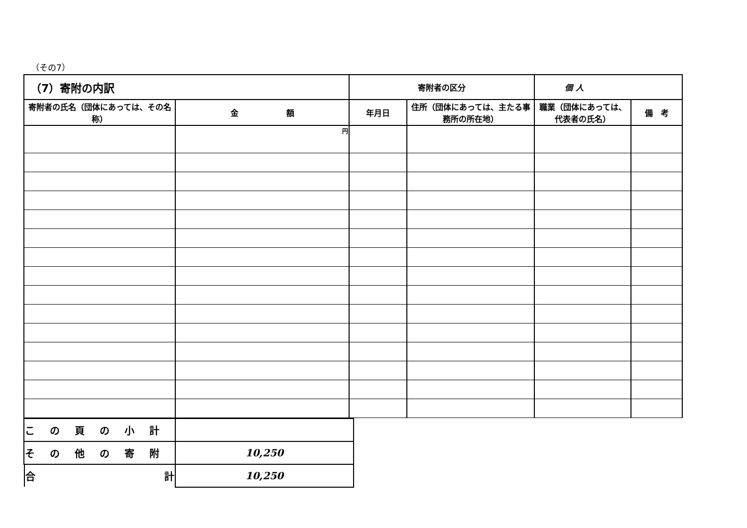（その7）
| （7）寄附の内訳 | | 寄附者の区分 | | 個 人 | |
| --- | --- | --- | --- | --- | --- |
| 寄附者の氏名（団体にあっては、その名称） | 金 額 | 年月日 | 住所（団体にあっては、主たる事務所の所在地） | 職業（団体にあっては、代表者の氏名） | 備 考 |
| | 円 | | | | |
| この頁の小計 | |
| その他の寄附 | 10,250 |
| 合 計 | 10,250 |